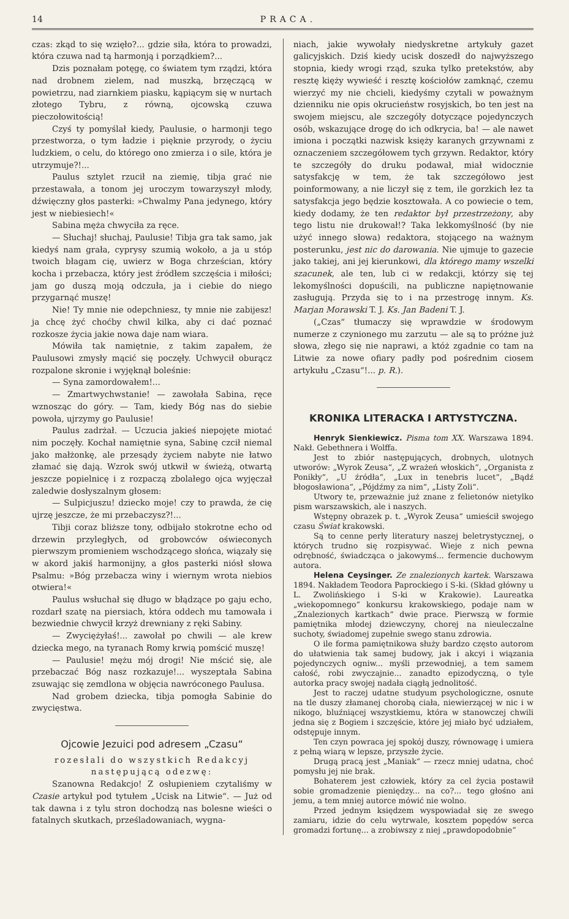14 PRACA.
czas: zkąd to się wzięło?... gdzie siła, która to prowadzi, która czuwa nad tą harmonją i porządkiem?...
Dzis poznałam potęgę, co światem tym rządzi, która nad drobnem zielem, nad muszką, brzęczącą w powietrzu, nad ziarnkiem piasku, kąpiącym się w nurtach złotego Tybru, z równą, ojcowską czuwa pieczołowitością!
Czyś ty pomyślał kiedy, Paulusie, o harmonji tego przestworza, o tym ładzie i pięknie przyrody, o życiu ludzkiem, o celu, do którego ono zmierza i o sile, która je utrzymuje?!...
Paulus sztylet rzucił na ziemię, tibja grać nie przestawała, a tonom jej uroczym towarzyszył młody, dźwięczny głos pasterki: »Chwalmy Pana jedynego, który jest w niebiesiech!«
Sabina męża chwyciła za ręce.
— Słuchaj! słuchaj, Paulusie! Tibja gra tak samo, jak kiedyś nam grała, cyprysy szumią wokoło, a ja u stóp twoich błagam cię, uwierz w Boga chrześcian, który kocha i przebacza, który jest źródłem szczęścia i miłości; jam go duszą moją odczuła, ja i ciebie do niego przygarnąć muszę!
Nie! Ty mnie nie odepchniesz, ty mnie nie zabijesz! ja chcę żyć choćby chwil kilka, aby ci dać poznać rozkosze życia jakie nowa daje nam wiara.
Mówiła tak namiętnie, z takim zapałem, że Paulusowi zmysły mącić się poczęły. Uchwycił oburącz rozpalone skronie i wyjęknął boleśnie:
— Syna zamordowałem!...
— Zmartwychwstanie! — zawołała Sabina, ręce wznosząc do góry. — Tam, kiedy Bóg nas do siebie powoła, ujrzymy go Paulusie!
Paulus zadrżał. — Uczucia jakieś niepojęte miotać nim poczęły. Kochał namiętnie syna, Sabinę czcił niemal jako małżonkę, ale przesądy życiem nabyte nie łatwo złamać się dają. Wzrok swój utkwił w świeżą, otwartą jeszcze popielnicę i z rozpaczą zbolałego ojca wyjęczał zaledwie dosłyszalnym głosem:
— Sulpicjuszu! dziecko moje! czy to prawda, że cię ujrzę jeszcze, że mi przebaczysz?!...
Tibji coraz bliższe tony, odbijało stokrotne echo od drzewin przyległych, od grobowców oświeconych pierwszym promieniem wschodzącego słońca, wiązały się w akord jakiś harmonijny, a głos pasterki niósł słowa Psalmu: »Bóg przebacza winy i wiernym wrota niebios otwiera!«
Paulus wsłuchał się długo w błądzące po gaju echo, rozdarł szatę na piersiach, która oddech mu tamowała i bezwiednie chwycił krzyż drewniany z ręki Sabiny.
— Zwyciężyłaś!... zawołał po chwili — ale krew dziecka mego, na tyranach Romy krwią pomścić muszę!
— Paulusie! mężu mój drogi! Nie mścić się, ale przebaczać Bóg nasz rozkazuje!... wyszeptała Sabina zsuwając się zemdlona w objęcia nawróconego Paulusa.
Nad grobem dziecka, tibja pomogła Sabinie do zwycięstwa.
Ojcowie Jezuici pod adresem „Czasu“
rozesłali do wszystkich Redakcyj następującą odezwę:
Szanowna Redakcjo! Z osłupieniem czytaliśmy w Czasie artykuł pod tytułem „Ucisk na Litwie“. — Już od tak dawna i z tylu stron dochodzą nas bolesne wieści o fatalnych skutkach, prześladowaniach, wygna-
niach, jakie wywołały niedyskretne artykuły gazet galicyjskich. Dziś kiedy ucisk doszedł do najwyższego stopnia, kiedy wrogi rząd, szuka tylko pretekstów, aby resztę kięży wywieść i resztę kościołów zamknąć, czemu wierzyć my nie chcieli, kiedyśmy czytali w poważnym dzienniku nie opis okrucieństw rosyjskich, bo ten jest na swojem miejscu, ale szczegóły dotyczące pojedynczych osób, wskazujące drogę do ich odkrycia, ba! — ale nawet imiona i początki nazwisk księży karanych grzywnami z oznaczeniem szczegółowem tych grzywn. Redaktor, który te szczegóły do druku podawał, miał widocznie satysfakcję w tem, że tak szczegółowo jest poinformowany, a nie liczył się z tem, ile gorzkich łez ta satysfakcja jego będzie kosztowała. A co powiecie o tem, kiedy dodamy, że ten redaktor był przestrzeżony, aby tego listu nie drukował!? Taka lekkomyślność (by nie użyć innego słowa) redaktora, stojącego na ważnym posterunku, jest nic do darowania. Nie ujmuje to gazecie jako takiej, ani jej kierunkowi, dla którego mamy wszelki szacunek, ale ten, lub ci w redakcji, którzy się tej lekomyślności dopuścili, na publiczne napiętnowanie zasługują. Przyda się to i na przestrogę innym. Ks. Marjan Morawski T. J. Ks. Jan Badeni T. J.
(„Czas“ tłumaczy się wprawdzie w środowym numerze z czynionego mu zarzutu — ale są to próżne już słowa, złego się nie naprawi, a któż zgadnie co tam na Litwie za nowe ofiary padły pod pośrednim ciosem artykułu „Czasu“!... p. R.).
KRONIKA LITERACKA I ARTYSTYCZNA.
Henryk Sienkiewicz. Pisma tom XX. Warszawa 1894. Nakł. Gebethnera i Wolffa.
Jest to zbiór następujących, drobnych, ulotnych utworów: „Wyrok Zeusa“, „Z wrażeń włoskich“, „Organista z Ponikły“, „U źródła“, „Lux in tenebris lucet“, „Bądź błogosławiona“, „Pójdźmy za nim“, „Listy Zoli“.
Utwory te, przeważnie już znane z felietonów nietylko pism warszawskich, ale i naszych.
Wstępny obrazek p. t. „Wyrok Zeusa“ umieścił swojego czasu Świat krakowski.
Są to cenne perły literatury naszej beletrystycznej, o których trudno się rozpisywać. Wieje z nich pewna odrębność, świadcząca o jakowymś... fermencie duchowym autora.
Helena Ceysinger. Ze znalezionych kartek. Warszawa 1894. Nakładem Teodora Paprockiego i S-ki. (Skład główny u L. Zwolińskiego i S-ki w Krakowie). Laureatka „wiekopomnego“ konkursu krakowskiego, podaje nam w „Znalezionych kartkach“ dwie prace. Pierwszą w formie pamiętnika młodej dziewczyny, chorej na nieuleczalne suchoty, świadomej zupełnie swego stanu zdrowia.
O ile forma pamiętnikowa służy bardzo często autorom do ułatwienia tak samej budowy, jak i akcyi i wiązania pojedynczych ogniw... myśli przewodniej, a tem samem całość, robi zwyczajnie... zanadto epizodyczną, o tyle autorka pracy swojej nadała ciągłą jednolitość.
Jest to raczej udatne studyum psychologiczne, osnute na tle duszy złamanej chorobą ciała, niewierzącej w nic i w nikogo, bluźniącej wszystkiemu, która w stanowczej chwili jedna się z Bogiem i szczęście, które jej miało być udziałem, odstępuje innym.
Ten czyn powraca jej spokój duszy, równowagę i umiera z pełną wiarą w lepsze, przyszłe życie.
Drugą pracą jest „Maniak“ — rzecz mniej udatna, choć pomysłu jej nie brak.
Bohaterem jest człowiek, który za cel życia postawił sobie gromadzenie pieniędzy... na co?... tego głośno ani jemu, a tem mniej autorce mówić nie wolno.
Przed jednym księdzem wyspowiadał się ze swego zamiaru, idzie do celu wytrwale, kosztem popędów serca gromadzi fortunę... a zrobiwszy z niej „prawdopodobnie“